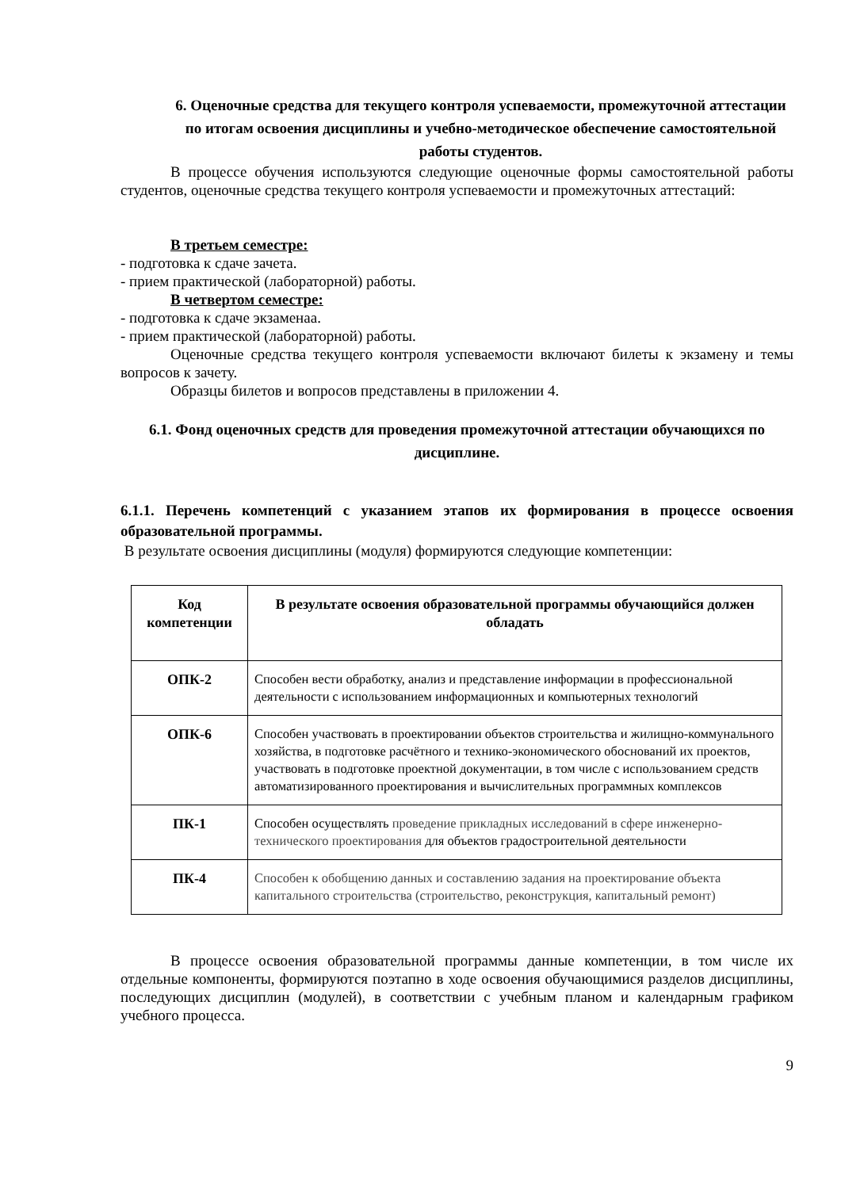6. Оценочные средства для текущего контроля успеваемости, промежуточной аттестации по итогам освоения дисциплины и учебно-методическое обеспечение самостоятельной работы студентов.
В процессе обучения используются следующие оценочные формы самостоятельной работы студентов, оценочные средства текущего контроля успеваемости и промежуточных аттестаций:
В третьем семестре:
- подготовка к сдаче зачета.
- прием практической (лабораторной) работы.
В четвертом семестре:
- подготовка к сдаче экзаменаа.
- прием практической (лабораторной) работы.
Оценочные средства текущего контроля успеваемости включают билеты к экзамену и темы вопросов к зачету.
Образцы билетов и вопросов представлены в приложении 4.
6.1. Фонд оценочных средств для проведения промежуточной аттестации обучающихся по дисциплине.
6.1.1. Перечень компетенций с указанием этапов их формирования в процессе освоения образовательной программы.
В результате освоения дисциплины (модуля) формируются следующие компетенции:
| Код компетенции | В результате освоения образовательной программы обучающийся должен обладать |
| --- | --- |
| ОПК-2 | Способен вести обработку, анализ и представление информации в профессиональной деятельности с использованием информационных и компьютерных технологий |
| ОПК-6 | Способен участвовать в проектировании объектов строительства и жилищно-коммунального хозяйства, в подготовке расчётного и технико-экономического обоснований их проектов, участвовать в подготовке проектной документации, в том числе с использованием средств автоматизированного проектирования и вычислительных программных комплексов |
| ПК-1 | Способен осуществлять проведение прикладных исследований в сфере инженерно-технического проектирования для объектов градостроительной деятельности |
| ПК-4 | Способен к обобщению данных и составлению задания на проектирование объекта капитального строительства (строительство, реконструкция, капитальный ремонт) |
В процессе освоения образовательной программы данные компетенции, в том числе их отдельные компоненты, формируются поэтапно в ходе освоения обучающимися разделов дисциплины, последующих дисциплин (модулей), в соответствии с учебным планом и календарным графиком учебного процесса.
9